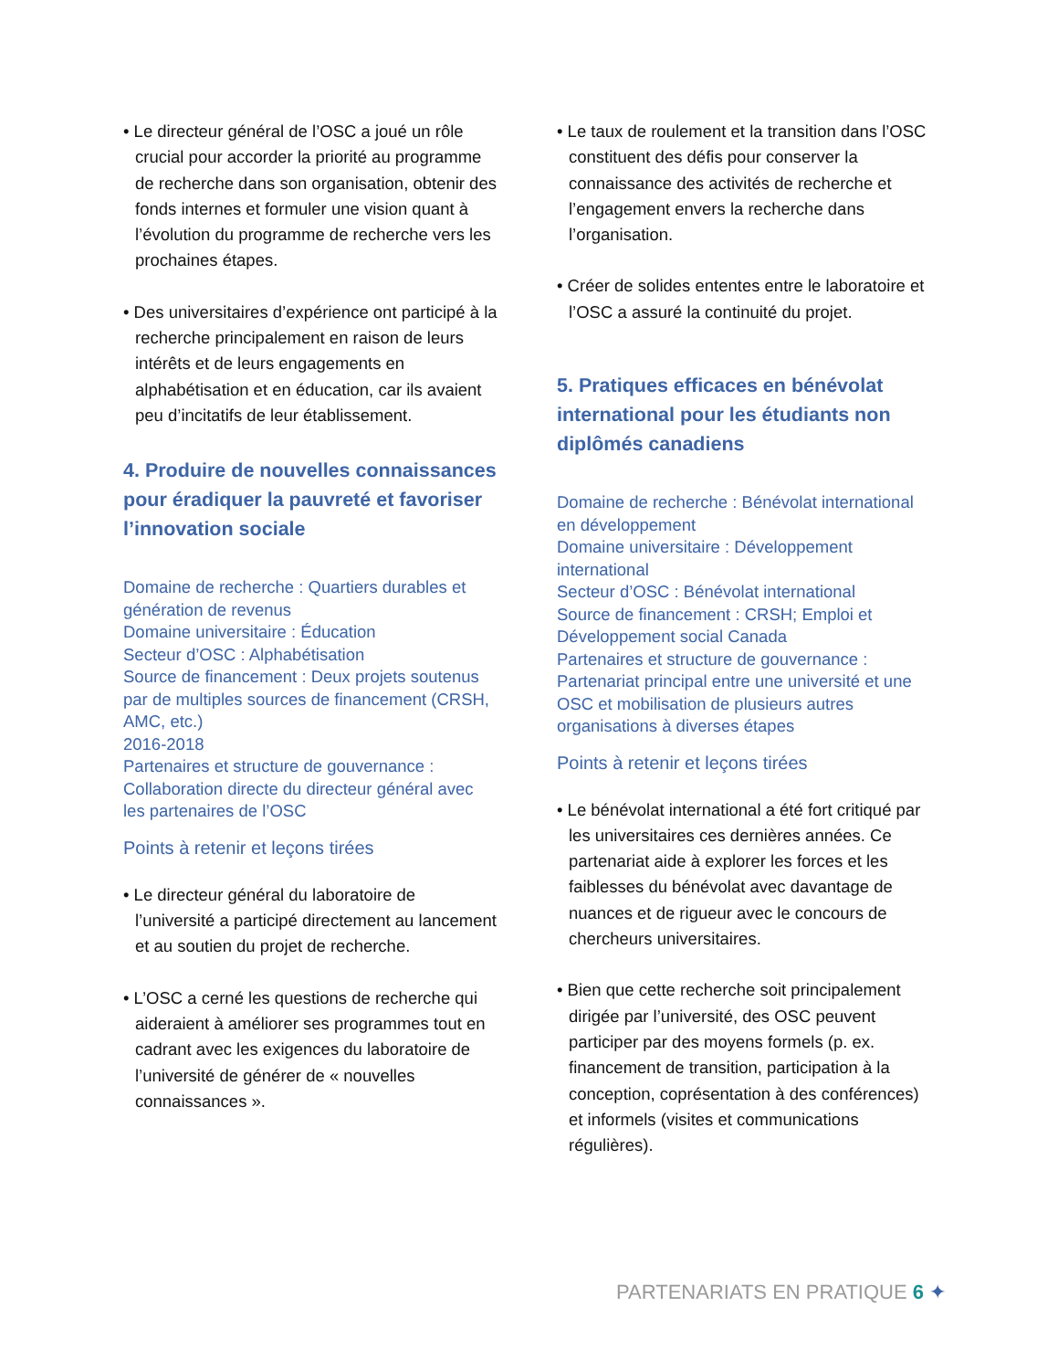• Le directeur général de l’OSC a joué un rôle crucial pour accorder la priorité au programme de recherche dans son organisation, obtenir des fonds internes et formuler une vision quant à l’évolution du programme de recherche vers les prochaines étapes.
• Des universitaires d’expérience ont participé à la recherche principalement en raison de leurs intérêts et de leurs engagements en alphabétisation et en éducation, car ils avaient peu d’incitatifs de leur établissement.
4. Produire de nouvelles connaissances pour éradiquer la pauvreté et favoriser l’innovation sociale
Domaine de recherche : Quartiers durables et génération de revenus
Domaine universitaire : Éducation
Secteur d’OSC : Alphabétisation
Source de financement : Deux projets soutenus par de multiples sources de financement (CRSH, AMC, etc.)
2016-2018
Partenaires et structure de gouvernance : Collaboration directe du directeur général avec les partenaires de l’OSC
Points à retenir et leçons tirées
• Le directeur général du laboratoire de l’université a participé directement au lancement et au soutien du projet de recherche.
• L’OSC a cerné les questions de recherche qui aideraient à améliorer ses programmes tout en cadrant avec les exigences du laboratoire de l’université de générer de « nouvelles connaissances ».
• Le taux de roulement et la transition dans l’OSC constituent des défis pour conserver la connaissance des activités de recherche et l’engagement envers la recherche dans l’organisation.
• Créer de solides ententes entre le laboratoire et l’OSC a assuré la continuité du projet.
5. Pratiques efficaces en bénévolat international pour les étudiants non diplômés canadiens
Domaine de recherche : Bénévolat international en développement
Domaine universitaire : Développement international
Secteur d’OSC : Bénévolat international
Source de financement : CRSH; Emploi et Développement social Canada
Partenaires et structure de gouvernance : Partenariat principal entre une université et une OSC et mobilisation de plusieurs autres organisations à diverses étapes
Points à retenir et leçons tirées
• Le bénévolat international a été fort critiqué par les universitaires ces dernières années. Ce partenariat aide à explorer les forces et les faiblesses du bénévolat avec davantage de nuances et de rigueur avec le concours de chercheurs universitaires.
• Bien que cette recherche soit principalement dirigée par l’université, des OSC peuvent participer par des moyens formels (p. ex. financement de transition, participation à la conception, coprésentation à des conférences) et informels (visites et communications régulières).
PARTENARIATS EN PRATIQUE 6 ✦